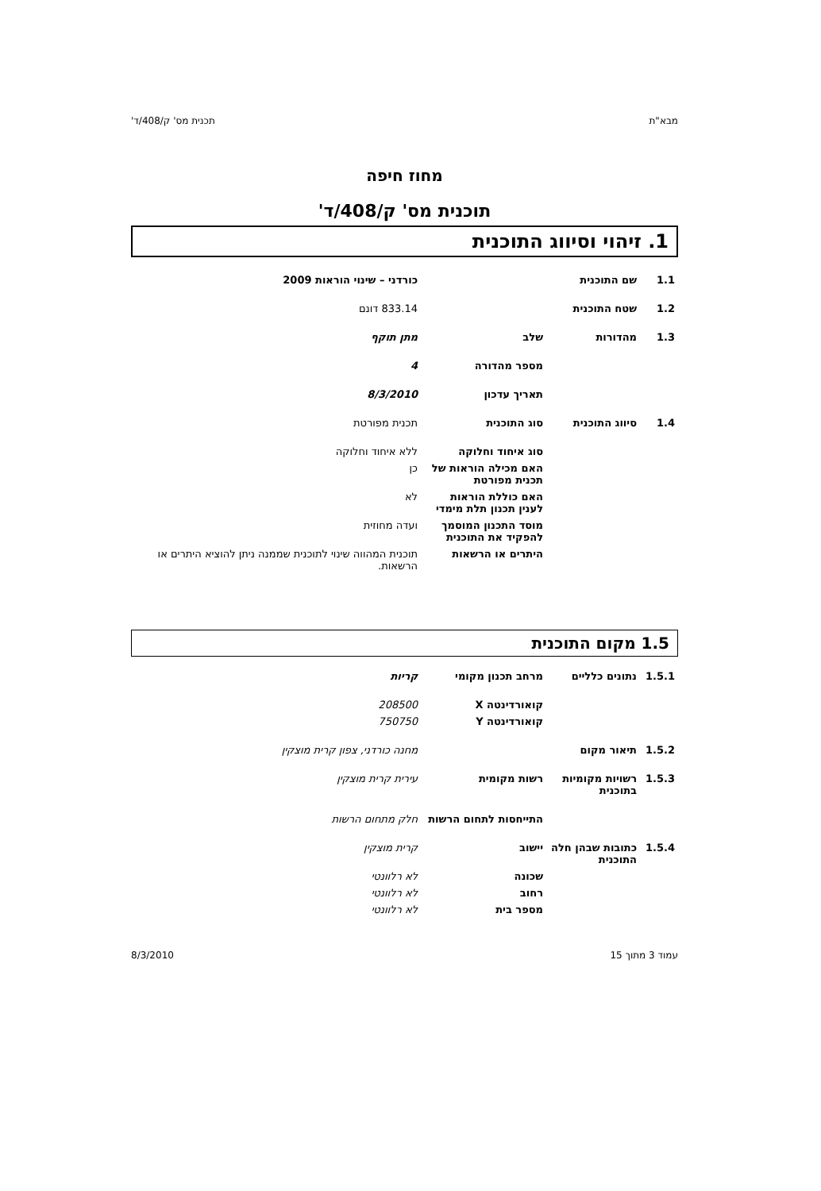מבא"ת תכנית מס' ק/408/ד'
מחוז חיפה
תוכנית מס' ק/408/ד'
1. זיהוי וסיווג התוכנית
| 1.1 | שם התוכנית | | כורדני – שינוי הוראות 2009 |
| 1.2 | שטח התוכנית | | 833.14 דונם |
| 1.3 | מהדורות | שלב | מתן תוקף |
| | | מספר מהדורה | 4 |
| | | תאריך עדכון | 8/3/2010 |
| 1.4 | סיווג התוכנית | סוג התוכנית | תכנית מפורטת |
| | | סוג איחוד וחלוקה | ללא איחוד וחלוקה |
| | | האם מכילה הוראות של תכנית מפורטת | כן |
| | | האם כוללת הוראות לענין תכנון תלת מימדי | לא |
| | | מוסד התכנון המוסמך להפקיד את התוכנית | ועדה מחוזית |
| | | היתרים או הרשאות | תוכנית המהווה שינוי לתוכנית שממנה ניתן להוציא היתרים או הרשאות. |
1.5 מקום התוכנית
| 1.5.1 | נתונים כלליים | מרחב תכנון מקומי | קריות |
| | | קואורדינטה X | 208500 |
| | | קואורדינטה Y | 750750 |
| 1.5.2 | תיאור מקום | | מחנה כורדני, צפון קרית מוצקין |
| 1.5.3 | רשויות מקומיות בתוכנית | רשות מקומית | עירית קרית מוצקין |
| | | התייחסות לתחום הרשות | חלק מתחום הרשות |
| 1.5.4 | כתובות שבהן חלה התוכנית | יישוב | קרית מוצקין |
| | | שכונה | לא רלוונטי |
| | | רחוב | לא רלוונטי |
| | | מספר בית | לא רלוונטי |
עמוד 3 מתוך 15 8/3/2010